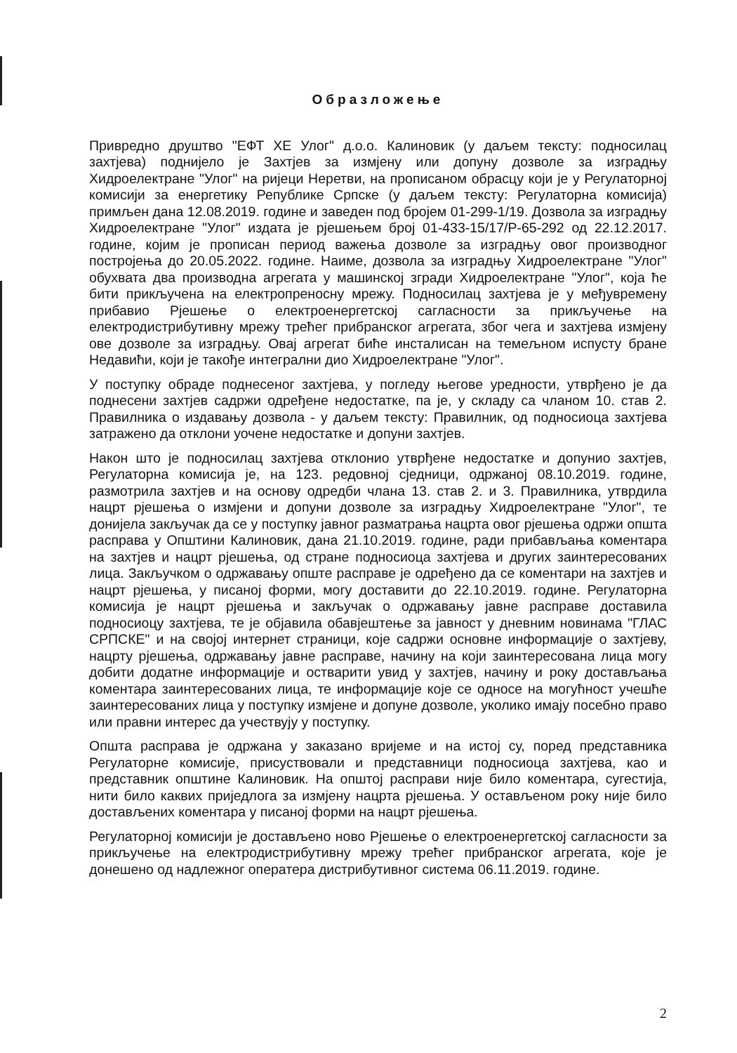Образложење
Привредно друштво "ЕФТ ХЕ Улог" д.о.о. Калиновик (у даљем тексту: подносилац захтјева) поднијело је Захтјев за измјену или допуну дозволе за изградњу Хидроелектране "Улог" на ријеци Неретви, на прописаном обрасцу који је у Регулаторној комисији за енергетику Републике Српске (у даљем тексту: Регулаторна комисија) примљен дана 12.08.2019. године и заведен под бројем 01-299-1/19. Дозвола за изградњу Хидроелектране "Улог" издата је рјешењем број 01-433-15/17/Р-65-292 од 22.12.2017. године, којим је прописан период важења дозволе за изградњу овог производног постројења до 20.05.2022. године. Наиме, дозвола за изградњу Хидроелектране "Улог" обухвата два производна агрегата у машинској згради Хидроелектране "Улог", која ће бити прикључена на електропреносну мрежу. Подносилац захтјева је у међувремену прибавио Рјешење о електроенергетској сагласности за прикључење на електродистрибутивну мрежу трећег прибранског агрегата, због чега и захтјева измјену ове дозволе за изградњу. Овај агрегат биће инсталисан на темељном испусту бране Недавићи, који је такође интегрални дио Хидроелектране "Улог".
У поступку обраде поднесеног захтјева, у погледу његове уредности, утврђено је да поднесени захтјев садржи одређене недостатке, па је, у складу са чланом 10. став 2. Правилника о издавању дозвола - у даљем тексту: Правилник, од подносиоца захтјева затражено да отклони уочене недостатке и допуни захтјев.
Након што је подносилац захтјева отклонио утврђене недостатке и допунио захтјев, Регулаторна комисија је, на 123. редовној сједници, одржаној 08.10.2019. године, размотрила захтјев и на основу одредби члана 13. став 2. и 3. Правилника, утврдила нацрт рјешења о измјени и допуни дозволе за изградњу Хидроелектране "Улог", те донијела закључак да се у поступку јавног разматрања нацрта овог рјешења одржи општа расправа у Општини Калиновик, дана 21.10.2019. године, ради прибављања коментара на захтјев и нацрт рјешења, од стране подносиоца захтјева и других заинтересованих лица. Закључком о одржавању опште расправе је одређено да се коментари на захтјев и нацрт рјешења, у писаној форми, могу доставити до 22.10.2019. године. Регулаторна комисија је нацрт рјешења и закључак о одржавању јавне расправе доставила подносиоцу захтјева, те је објавила обавјештење за јавност у дневним новинама "ГЛАС СРПСКЕ" и на својој интернет страници, које садржи основне информације о захтјеву, нацрту рјешења, одржавању јавне расправе, начину на који заинтересована лица могу добити додатне информације и остварити увид у захтјев, начину и року достављања коментара заинтересованих лица, те информације које се односе на могућност учешће заинтересованих лица у поступку измјене и допуне дозволе, уколико имају посебно право или правни интерес да учествују у поступку.
Општа расправа је одржана у заказано вријеме и на истој су, поред представника Регулаторне комисије, присуствовали и представници подносиоца захтјева, као и представник општине Калиновик. На општој расправи није било коментара, сугестија, нити било каквих приједлога за измјену нацрта рјешења. У остављеном року није било достављених коментара у писаној форми на нацрт рјешења.
Регулаторној комисији је достављено ново Рјешење о електроенергетској сагласности за прикључење на електродистрибутивну мрежу трећег прибранског агрегата, које је донешено од надлежног оператера дистрибутивног система 06.11.2019. године.
2